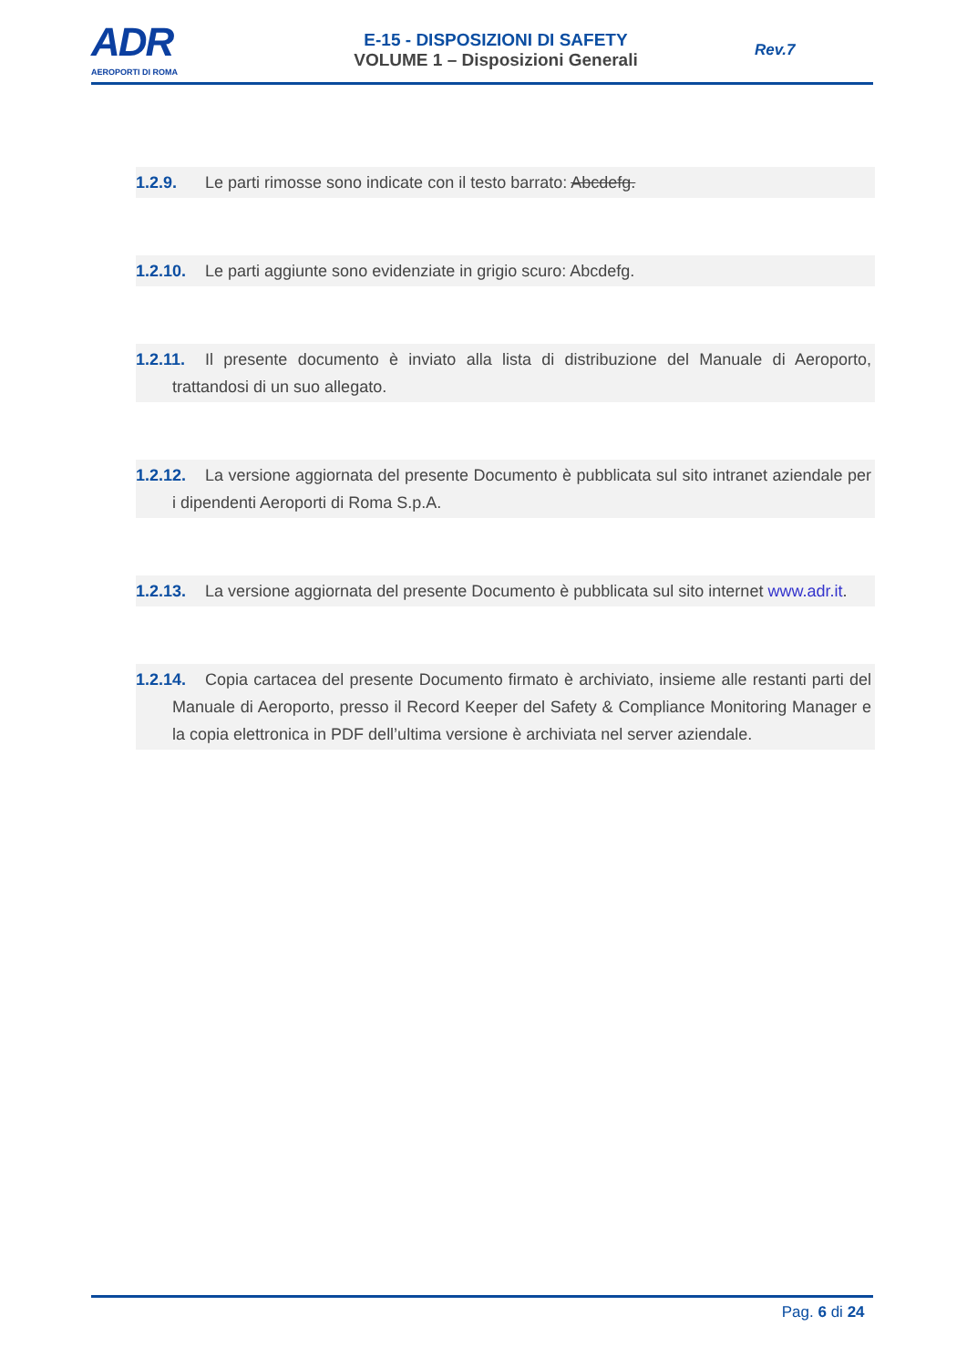ADR
AEROPORTI DI ROMA
E-15 - DISPOSIZIONI DI SAFETY
VOLUME 1 – Disposizioni Generali
Rev.7
1.2.9. Le parti rimosse sono indicate con il testo barrato: Abcdefg.
1.2.10. Le parti aggiunte sono evidenziate in grigio scuro: Abcdefg.
1.2.11. Il presente documento è inviato alla lista di distribuzione del Manuale di Aeroporto, trattandosi di un suo allegato.
1.2.12. La versione aggiornata del presente Documento è pubblicata sul sito intranet aziendale per i dipendenti Aeroporti di Roma S.p.A.
1.2.13. La versione aggiornata del presente Documento è pubblicata sul sito internet www.adr.it.
1.2.14. Copia cartacea del presente Documento firmato è archiviato, insieme alle restanti parti del Manuale di Aeroporto, presso il Record Keeper del Safety & Compliance Monitoring Manager e la copia elettronica in PDF dell’ultima versione è archiviata nel server aziendale.
Pag. 6 di 24